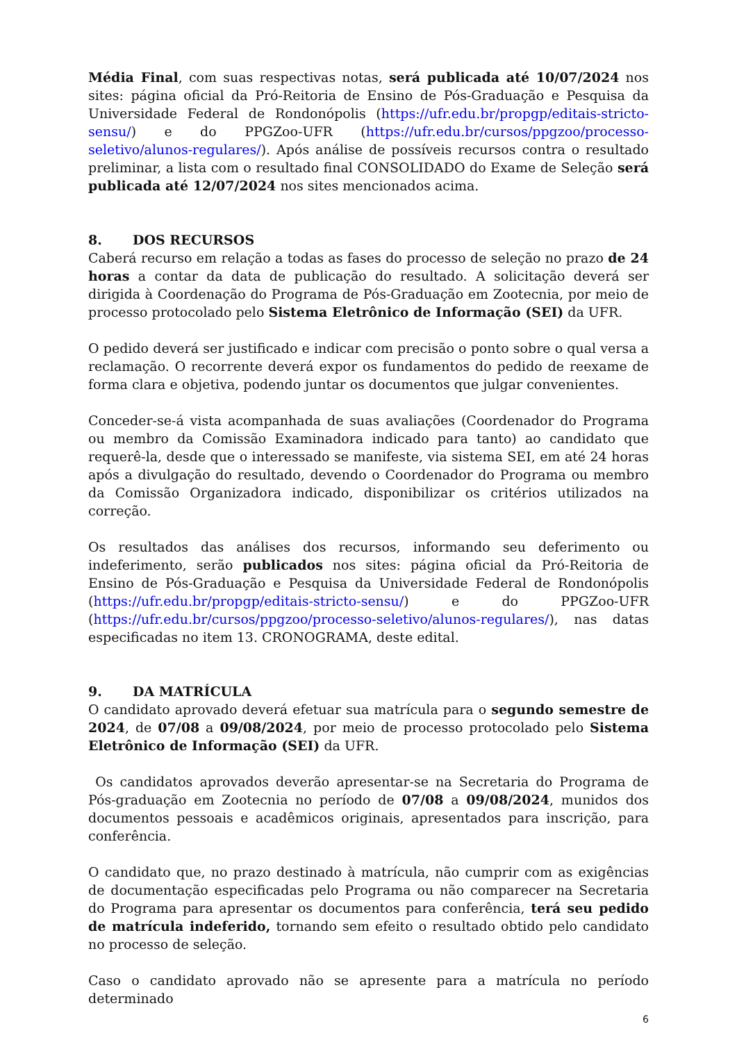Média Final, com suas respectivas notas, será publicada até 10/07/2024 nos sites: página oficial da Pró-Reitoria de Ensino de Pós-Graduação e Pesquisa da Universidade Federal de Rondonópolis (https://ufr.edu.br/propgp/editais-stricto-sensu/) e do PPGZoo-UFR (https://ufr.edu.br/cursos/ppgzoo/processo-seletivo/alunos-regulares/). Após análise de possíveis recursos contra o resultado preliminar, a lista com o resultado final CONSOLIDADO do Exame de Seleção será publicada até 12/07/2024 nos sites mencionados acima.
8. DOS RECURSOS
Caberá recurso em relação a todas as fases do processo de seleção no prazo de 24 horas a contar da data de publicação do resultado. A solicitação deverá ser dirigida à Coordenação do Programa de Pós-Graduação em Zootecnia, por meio de processo protocolado pelo Sistema Eletrônico de Informação (SEI) da UFR.
O pedido deverá ser justificado e indicar com precisão o ponto sobre o qual versa a reclamação. O recorrente deverá expor os fundamentos do pedido de reexame de forma clara e objetiva, podendo juntar os documentos que julgar convenientes.
Conceder-se-á vista acompanhada de suas avaliações (Coordenador do Programa ou membro da Comissão Examinadora indicado para tanto) ao candidato que requerê-la, desde que o interessado se manifeste, via sistema SEI, em até 24 horas após a divulgação do resultado, devendo o Coordenador do Programa ou membro da Comissão Organizadora indicado, disponibilizar os critérios utilizados na correção.
Os resultados das análises dos recursos, informando seu deferimento ou indeferimento, serão publicados nos sites: página oficial da Pró-Reitoria de Ensino de Pós-Graduação e Pesquisa da Universidade Federal de Rondonópolis (https://ufr.edu.br/propgp/editais-stricto-sensu/) e do PPGZoo-UFR (https://ufr.edu.br/cursos/ppgzoo/processo-seletivo/alunos-regulares/), nas datas especificadas no item 13. CRONOGRAMA, deste edital.
9. DA MATRÍCULA
O candidato aprovado deverá efetuar sua matrícula para o segundo semestre de 2024, de 07/08 a 09/08/2024, por meio de processo protocolado pelo Sistema Eletrônico de Informação (SEI) da UFR.
Os candidatos aprovados deverão apresentar-se na Secretaria do Programa de Pós-graduação em Zootecnia no período de 07/08 a 09/08/2024, munidos dos documentos pessoais e acadêmicos originais, apresentados para inscrição, para conferência.
O candidato que, no prazo destinado à matrícula, não cumprir com as exigências de documentação especificadas pelo Programa ou não comparecer na Secretaria do Programa para apresentar os documentos para conferência, terá seu pedido de matrícula indeferido, tornando sem efeito o resultado obtido pelo candidato no processo de seleção.
Caso o candidato aprovado não se apresente para a matrícula no período determinado
6